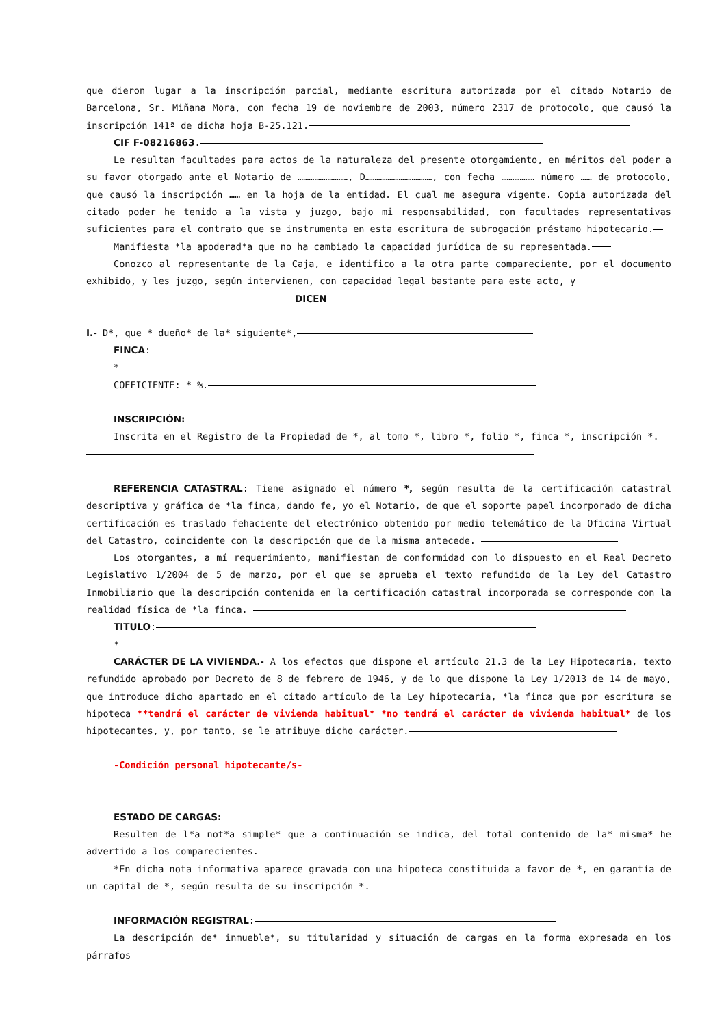que dieron lugar a la inscripción parcial, mediante escritura autorizada por el citado Notario de Barcelona, Sr. Miñana Mora, con fecha 19 de noviembre de 2003, número 2317 de protocolo, que causó la inscripción 141ª de dicha hoja B-25.121.
CIF F-08216863.
Le resultan facultades para actos de la naturaleza del presente otorgamiento, en méritos del poder a su favor otorgado ante el Notario de ………………………, D………………………………, con fecha ……………… número …… de protocolo, que causó la inscripción …… en la hoja de la entidad. El cual me asegura vigente. Copia autorizada del citado poder he tenido a la vista y juzgo, bajo mi responsabilidad, con facultades representativas suficientes para el contrato que se instrumenta en esta escritura de subrogación préstamo hipotecario.
Manifiesta *la apoderad*a que no ha cambiado la capacidad jurídica de su representada.
Conozco al representante de la Caja, e identifico a la otra parte compareciente, por el documento exhibido, y les juzgo, según intervienen, con capacidad legal bastante para este acto, y
DICEN
I.- D*, que * dueño* de la* siguiente*,
FINCA:
*
COEFICIENTE: * %.
INSCRIPCIÓN:
Inscrita en el Registro de la Propiedad de *, al tomo *, libro *, folio *, finca *, inscripción *.
REFERENCIA CATASTRAL: Tiene asignado el número *, según resulta de la certificación catastral descriptiva y gráfica de *la finca, dando fe, yo el Notario, de que el soporte papel incorporado de dicha certificación es traslado fehaciente del electrónico obtenido por medio telemático de la Oficina Virtual del Catastro, coincidente con la descripción que de la misma antecede.
Los otorgantes, a mí requerimiento, manifiestan de conformidad con lo dispuesto en el Real Decreto Legislativo 1/2004 de 5 de marzo, por el que se aprueba el texto refundido de la Ley del Catastro Inmobiliario que la descripción contenida en la certificación catastral incorporada se corresponde con la realidad física de *la finca.
TITULO:
*
CARÁCTER DE LA VIVIENDA.- A los efectos que dispone el artículo 21.3 de la Ley Hipotecaria, texto refundido aprobado por Decreto de 8 de febrero de 1946, y de lo que dispone la Ley 1/2013 de 14 de mayo, que introduce dicho apartado en el citado artículo de la Ley hipotecaria, *la finca que por escritura se hipoteca **tendrá el carácter de vivienda habitual* *no tendrá el carácter de vivienda habitual* de los hipotecantes, y, por tanto, se le atribuye dicho carácter.
-Condición personal hipotecante/s-
ESTADO DE CARGAS:
Resulten de l*a not*a simple* que a continuación se indica, del total contenido de la* misma* he advertido a los comparecientes.
*En dicha nota informativa aparece gravada con una hipoteca constituida a favor de *, en garantía de un capital de *, según resulta de su inscripción *.
INFORMACIÓN REGISTRAL:
La descripción de* inmueble*, su titularidad y situación de cargas en la forma expresada en los párrafos